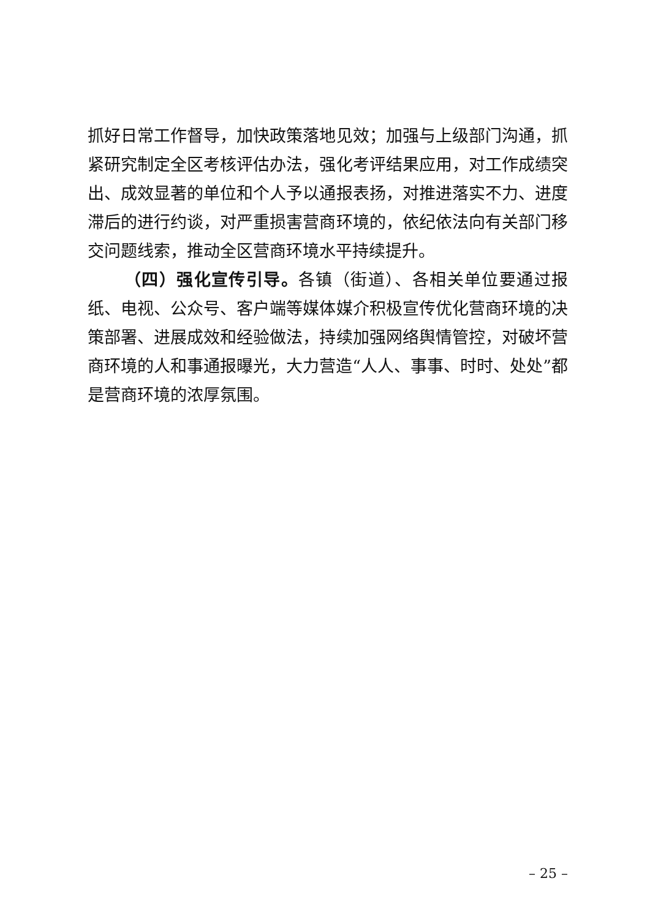抓好日常工作督导，加快政策落地见效；加强与上级部门沟通，抓紧研究制定全区考核评估办法，强化考评结果应用，对工作成绩突出、成效显著的单位和个人予以通报表扬，对推进落实不力、进度滞后的进行约谈，对严重损害营商环境的，依纪依法向有关部门移交问题线索，推动全区营商环境水平持续提升。
（四）强化宣传引导。各镇（街道）、各相关单位要通过报纸、电视、公众号、客户端等媒体媒介积极宣传优化营商环境的决策部署、进展成效和经验做法，持续加强网络舆情管控，对破坏营商环境的人和事通报曝光，大力营造“人人、事事、时时、处处”都是营商环境的浓厚氛围。
– 25 –